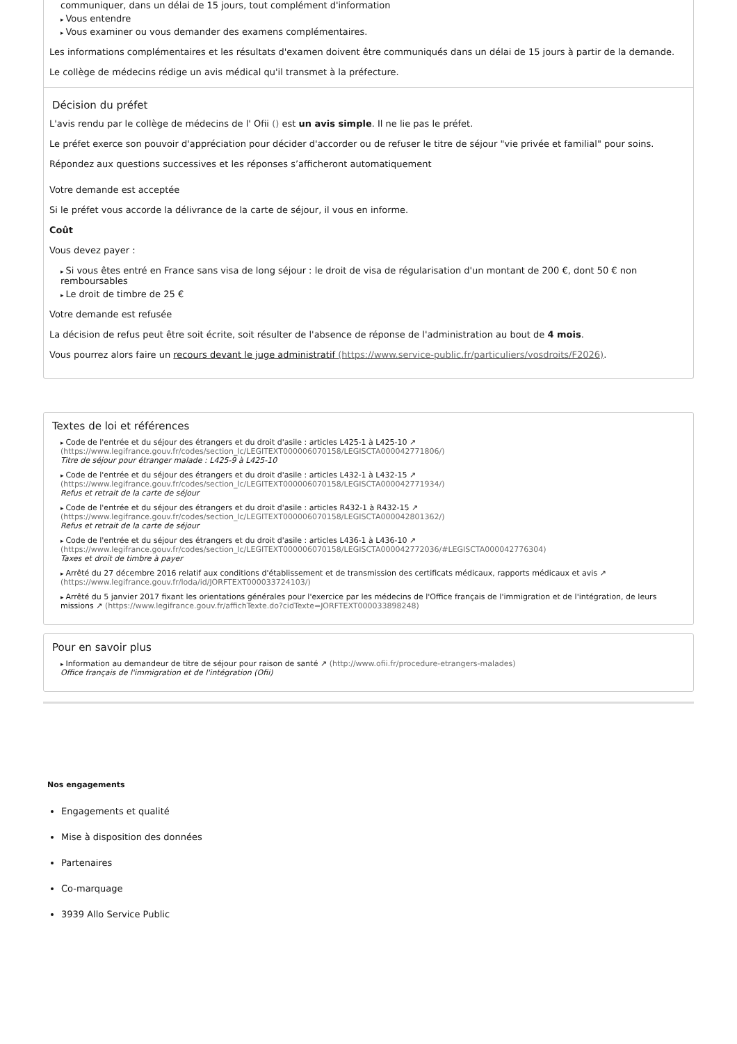communiquer, dans un délai de 15 jours, tout complément d'information
Vous entendre
Vous examiner ou vous demander des examens complémentaires.
Les informations complémentaires et les résultats d'examen doivent être communiqués dans un délai de 15 jours à partir de la demande.
Le collège de médecins rédige un avis médical qu'il transmet à la préfecture.
Décision du préfet
L'avis rendu par le collège de médecins de l' Ofii () est un avis simple. Il ne lie pas le préfet.
Le préfet exerce son pouvoir d'appréciation pour décider d'accorder ou de refuser le titre de séjour "vie privée et familial" pour soins.
Répondez aux questions successives et les réponses s’afficheront automatiquement
Votre demande est acceptée
Si le préfet vous accorde la délivrance de la carte de séjour, il vous en informe.
Coût
Vous devez payer :
Si vous êtes entré en France sans visa de long séjour : le droit de visa de régularisation d'un montant de 200 €, dont 50 € non remboursables
Le droit de timbre de 25 €
Votre demande est refusée
La décision de refus peut être soit écrite, soit résulter de l'absence de réponse de l'administration au bout de 4 mois.
Vous pourrez alors faire un recours devant le juge administratif (https://www.service-public.fr/particuliers/vosdroits/F2026).
Textes de loi et références
Code de l'entrée et du séjour des étrangers et du droit d'asile : articles L425-1 à L425-10 ↗ (https://www.legifrance.gouv.fr/codes/section_lc/LEGITEXT000006070158/LEGISCTA000042771806/)
Titre de séjour pour étranger malade : L425-9 à L425-10
Code de l'entrée et du séjour des étrangers et du droit d'asile : articles L432-1 à L432-15 ↗ (https://www.legifrance.gouv.fr/codes/section_lc/LEGITEXT000006070158/LEGISCTA000042771934/)
Refus et retrait de la carte de séjour
Code de l'entrée et du séjour des étrangers et du droit d'asile : articles R432-1 à R432-15 ↗ (https://www.legifrance.gouv.fr/codes/section_lc/LEGITEXT000006070158/LEGISCTA000042801362/)
Refus et retrait de la carte de séjour
Code de l'entrée et du séjour des étrangers et du droit d'asile : articles L436-1 à L436-10 ↗ (https://www.legifrance.gouv.fr/codes/section_lc/LEGITEXT000006070158/LEGISCTA000042772036/#LEGISCTA000042776304)
Taxes et droit de timbre à payer
Arrêté du 27 décembre 2016 relatif aux conditions d'établissement et de transmission des certificats médicaux, rapports médicaux et avis ↗ (https://www.legifrance.gouv.fr/loda/id/JORFTEXT000033724103/)
Arrêté du 5 janvier 2017 fixant les orientations générales pour l'exercice par les médecins de l'Office français de l'immigration et de l'intégration, de leurs missions ↗ (https://www.legifrance.gouv.fr/affichTexte.do?cidTexte=JORFTEXT000033898248)
Pour en savoir plus
Information au demandeur de titre de séjour pour raison de santé ↗ (http://www.ofii.fr/procedure-etrangers-malades)
Office français de l'immigration et de l'intégration (Ofii)
Nos engagements
Engagements et qualité
Mise à disposition des données
Partenaires
Co-marquage
3939 Allo Service Public